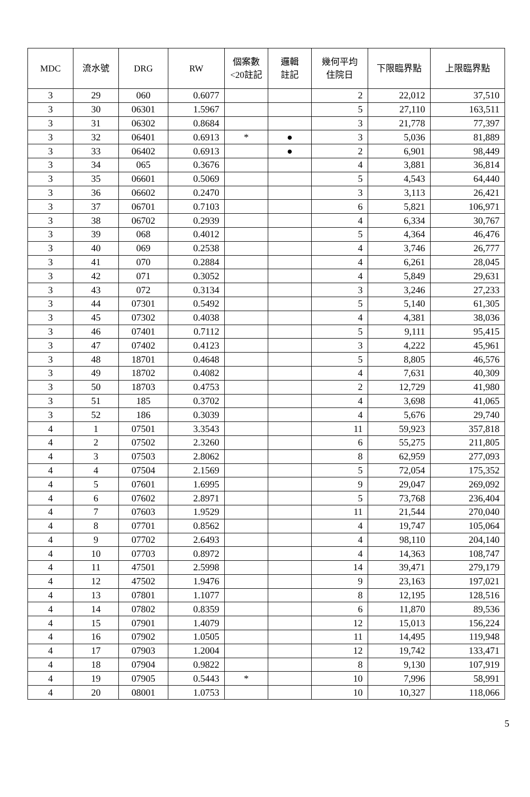| MDC | 流水號 | DRG | RW | 個案數 <20註記 | 邏輯 註記 | 幾何平均 住院日 | 下限臨界點 | 上限臨界點 |
| --- | --- | --- | --- | --- | --- | --- | --- | --- |
| 3 | 29 | 060 | 0.6077 | | | 2 | 22,012 | 37,510 |
| 3 | 30 | 06301 | 1.5967 | | | 5 | 27,110 | 163,511 |
| 3 | 31 | 06302 | 0.8684 | | | 3 | 21,778 | 77,397 |
| 3 | 32 | 06401 | 0.6913 | * | ● | 3 | 5,036 | 81,889 |
| 3 | 33 | 06402 | 0.6913 | | ● | 2 | 6,901 | 98,449 |
| 3 | 34 | 065 | 0.3676 | | | 4 | 3,881 | 36,814 |
| 3 | 35 | 06601 | 0.5069 | | | 5 | 4,543 | 64,440 |
| 3 | 36 | 06602 | 0.2470 | | | 3 | 3,113 | 26,421 |
| 3 | 37 | 06701 | 0.7103 | | | 6 | 5,821 | 106,971 |
| 3 | 38 | 06702 | 0.2939 | | | 4 | 6,334 | 30,767 |
| 3 | 39 | 068 | 0.4012 | | | 5 | 4,364 | 46,476 |
| 3 | 40 | 069 | 0.2538 | | | 4 | 3,746 | 26,777 |
| 3 | 41 | 070 | 0.2884 | | | 4 | 6,261 | 28,045 |
| 3 | 42 | 071 | 0.3052 | | | 4 | 5,849 | 29,631 |
| 3 | 43 | 072 | 0.3134 | | | 3 | 3,246 | 27,233 |
| 3 | 44 | 07301 | 0.5492 | | | 5 | 5,140 | 61,305 |
| 3 | 45 | 07302 | 0.4038 | | | 4 | 4,381 | 38,036 |
| 3 | 46 | 07401 | 0.7112 | | | 5 | 9,111 | 95,415 |
| 3 | 47 | 07402 | 0.4123 | | | 3 | 4,222 | 45,961 |
| 3 | 48 | 18701 | 0.4648 | | | 5 | 8,805 | 46,576 |
| 3 | 49 | 18702 | 0.4082 | | | 4 | 7,631 | 40,309 |
| 3 | 50 | 18703 | 0.4753 | | | 2 | 12,729 | 41,980 |
| 3 | 51 | 185 | 0.3702 | | | 4 | 3,698 | 41,065 |
| 3 | 52 | 186 | 0.3039 | | | 4 | 5,676 | 29,740 |
| 4 | 1 | 07501 | 3.3543 | | | 11 | 59,923 | 357,818 |
| 4 | 2 | 07502 | 2.3260 | | | 6 | 55,275 | 211,805 |
| 4 | 3 | 07503 | 2.8062 | | | 8 | 62,959 | 277,093 |
| 4 | 4 | 07504 | 2.1569 | | | 5 | 72,054 | 175,352 |
| 4 | 5 | 07601 | 1.6995 | | | 9 | 29,047 | 269,092 |
| 4 | 6 | 07602 | 2.8971 | | | 5 | 73,768 | 236,404 |
| 4 | 7 | 07603 | 1.9529 | | | 11 | 21,544 | 270,040 |
| 4 | 8 | 07701 | 0.8562 | | | 4 | 19,747 | 105,064 |
| 4 | 9 | 07702 | 2.6493 | | | 4 | 98,110 | 204,140 |
| 4 | 10 | 07703 | 0.8972 | | | 4 | 14,363 | 108,747 |
| 4 | 11 | 47501 | 2.5998 | | | 14 | 39,471 | 279,179 |
| 4 | 12 | 47502 | 1.9476 | | | 9 | 23,163 | 197,021 |
| 4 | 13 | 07801 | 1.1077 | | | 8 | 12,195 | 128,516 |
| 4 | 14 | 07802 | 0.8359 | | | 6 | 11,870 | 89,536 |
| 4 | 15 | 07901 | 1.4079 | | | 12 | 15,013 | 156,224 |
| 4 | 16 | 07902 | 1.0505 | | | 11 | 14,495 | 119,948 |
| 4 | 17 | 07903 | 1.2004 | | | 12 | 19,742 | 133,471 |
| 4 | 18 | 07904 | 0.9822 | | | 8 | 9,130 | 107,919 |
| 4 | 19 | 07905 | 0.5443 | * | | 10 | 7,996 | 58,991 |
| 4 | 20 | 08001 | 1.0753 | | | 10 | 10,327 | 118,066 |
5